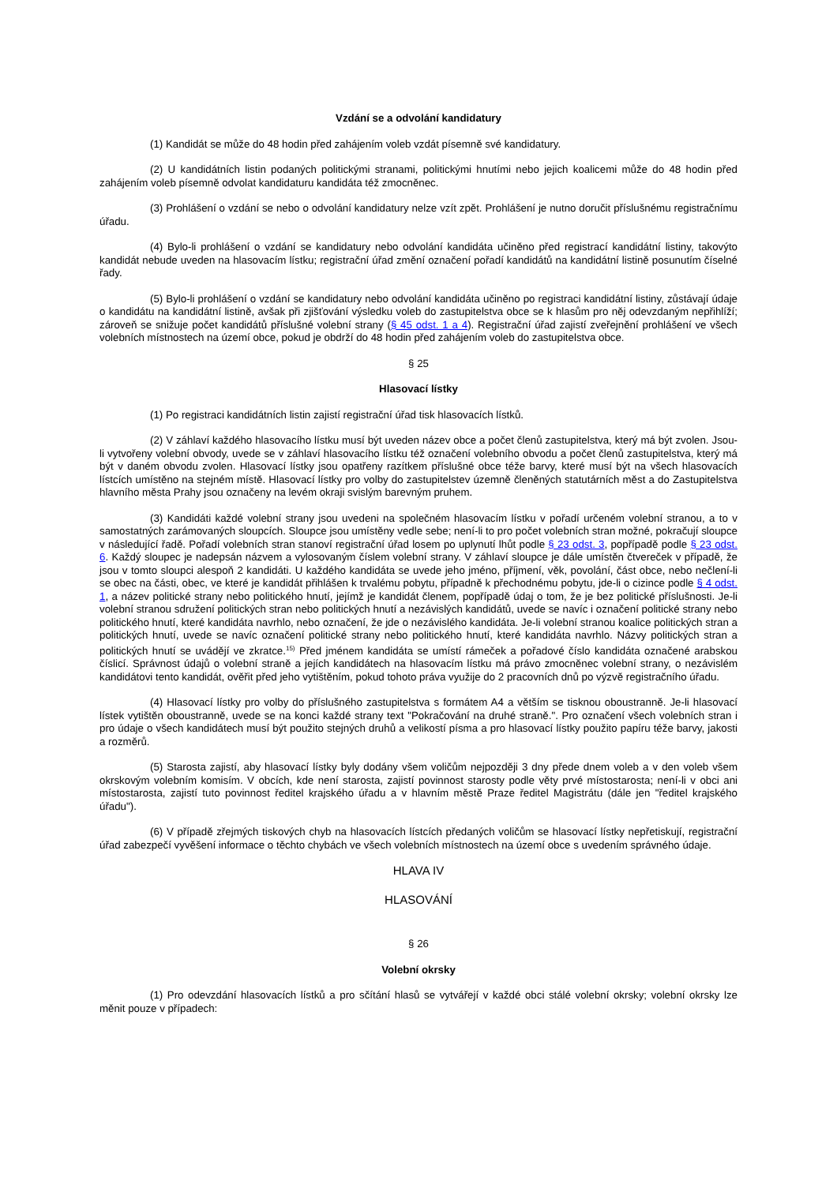Vzdání se a odvolání kandidatury
(1) Kandidát se může do 48 hodin před zahájením voleb vzdát písemně své kandidatury.
(2) U kandidátních listin podaných politickými stranami, politickými hnutími nebo jejich koalicemi může do 48 hodin před zahájením voleb písemně odvolat kandidaturu kandidáta též zmocněnec.
(3) Prohlášení o vzdání se nebo o odvolání kandidatury nelze vzít zpět. Prohlášení je nutno doručit příslušnému registračnímu úřadu.
(4) Bylo-li prohlášení o vzdání se kandidatury nebo odvolání kandidáta učiněno před registrací kandidátní listiny, takovýto kandidát nebude uveden na hlasovacím lístku; registrační úřad změní označení pořadí kandidátů na kandidátní listině posunutím číselné řady.
(5) Bylo-li prohlášení o vzdání se kandidatury nebo odvolání kandidáta učiněno po registraci kandidátní listiny, zůstávají údaje o kandidátu na kandidátní listině, avšak při zjišťování výsledku voleb do zastupitelstva obce se k hlasům pro něj odevzdaným nepřihlíží; zároveň se snižuje počet kandidátů příslušné volební strany (§ 45 odst. 1 a 4). Registrační úřad zajistí zveřejnění prohlášení ve všech volebních místnostech na území obce, pokud je obdrží do 48 hodin před zahájením voleb do zastupitelstva obce.
§ 25
Hlasovací lístky
(1) Po registraci kandidátních listin zajistí registrační úřad tisk hlasovacích lístků.
(2) V záhlaví každého hlasovacího lístku musí být uveden název obce a počet členů zastupitelstva, který má být zvolen. Jsou-li vytvořeny volební obvody, uvede se v záhlaví hlasovacího lístku též označení volebního obvodu a počet členů zastupitelstva, který má být v daném obvodu zvolen. Hlasovací lístky jsou opatřeny razítkem příslušné obce téže barvy, které musí být na všech hlasovacích lístcích umístěno na stejném místě. Hlasovací lístky pro volby do zastupitelstev územně členěných statutárních měst a do Zastupitelstva hlavního města Prahy jsou označeny na levém okraji svislým barevným pruhem.
(3) Kandidáti každé volební strany jsou uvedeni na společném hlasovacím lístku v pořadí určeném volební stranou, a to v samostatných zarámovaných sloupcích. Sloupce jsou umístěny vedle sebe; není-li to pro počet volebních stran možné, pokračují sloupce v následující řadě. Pořadí volebních stran stanoví registrační úřad losem po uplynutí lhůt podle § 23 odst. 3, popřípadě podle § 23 odst. 6. Každý sloupec je nadepsán názvem a vylosovaným číslem volební strany. V záhlaví sloupce je dále umístěn čtvereček v případě, že jsou v tomto sloupci alespoň 2 kandidáti. U každého kandidáta se uvede jeho jméno, příjmení, věk, povolání, část obce, nebo nečlení-li se obec na části, obec, ve které je kandidát přihlášen k trvalému pobytu, případně k přechodnému pobytu, jde-li o cizince podle § 4 odst. 1, a název politické strany nebo politického hnutí, jejímž je kandidát členem, popřípadě údaj o tom, že je bez politické příslušnosti. Je-li volební stranou sdružení politických stran nebo politických hnutí a nezávislých kandidátů, uvede se navíc i označení politické strany nebo politického hnutí, které kandidáta navrhlo, nebo označení, že jde o nezávislého kandidáta. Je-li volební stranou koalice politických stran a politických hnutí, uvede se navíc označení politické strany nebo politického hnutí, které kandidáta navrhlo. Názvy politických stran a politických hnutí se uvádějí ve zkratce.<sup>15)</sup> Před jménem kandidáta se umístí rámeček a pořadové číslo kandidáta označené arabskou číslicí. Správnost údajů o volební straně a jejích kandidátech na hlasovacím lístku má právo zmocněnec volební strany, o nezávislém kandidátovi tento kandidát, ověřit před jeho vytištěním, pokud tohoto práva využije do 2 pracovních dnů po výzvě registračního úřadu.
(4) Hlasovací lístky pro volby do příslušného zastupitelstva s formátem A4 a větším se tisknou oboustranně. Je-li hlasovací lístek vytištěn oboustranně, uvede se na konci každé strany text "Pokračování na druhé straně.". Pro označení všech volebních stran i pro údaje o všech kandidátech musí být použito stejných druhů a velikostí písma a pro hlasovací lístky použito papíru téže barvy, jakosti a rozměrů.
(5) Starosta zajistí, aby hlasovací lístky byly dodány všem voličům nejpozději 3 dny přede dnem voleb a v den voleb všem okrskovým volebním komisím. V obcích, kde není starosta, zajistí povinnost starosty podle věty prvé místostarosta; není-li v obci ani místostarosta, zajistí tuto povinnost ředitel krajského úřadu a v hlavním městě Praze ředitel Magistrátu (dále jen "ředitel krajského úřadu").
(6) V případě zřejmých tiskových chyb na hlasovacích lístcích předaných voličům se hlasovací lístky nepřetiskují, registrační úřad zabezpečí vyvěšení informace o těchto chybách ve všech volebních místnostech na území obce s uvedením správného údaje.
HLAVA IV
HLASOVÁNÍ
§ 26
Volební okrsky
(1) Pro odevzdání hlasovacích lístků a pro sčítání hlasů se vytvářejí v každé obci stálé volební okrsky; volební okrsky lze měnit pouze v případech: